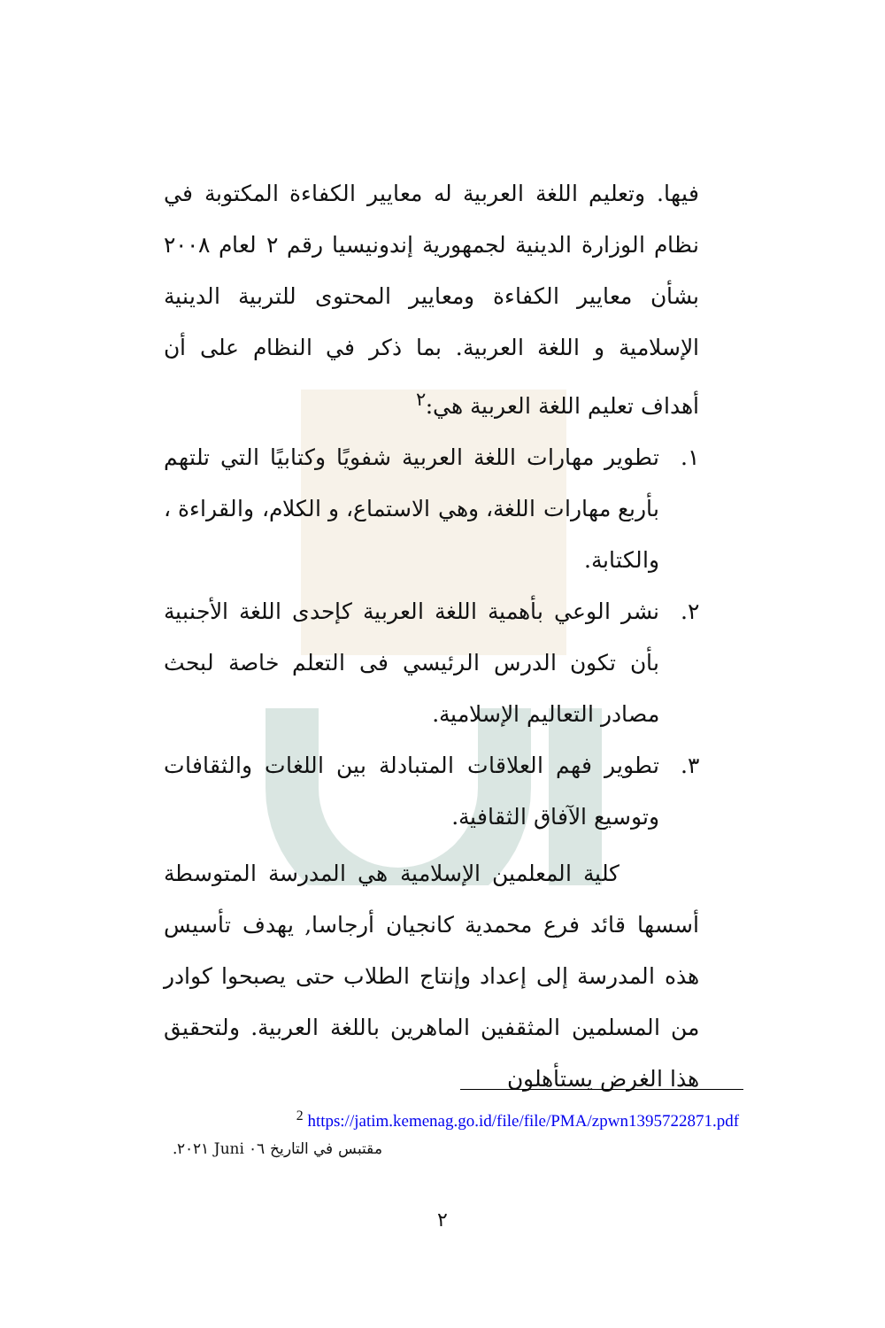فيها. وتعليم اللغة العربية له معايير الكفاءة المكتوبة في نظام الوزارة الدينية لجمهورية إندونيسيا رقم ٢ لعام ٢٠٠٨ بشأن معايير الكفاءة ومعايير المحتوى للتربية الدينية الإسلامية و اللغة العربية. بما ذكر في النظام على أن أهداف تعليم اللغة العربية هي:<sup>٢</sup>
١. تطوير مهارات اللغة العربية شفويًا وكتابيًا التي تلتهم بأربع مهارات اللغة، وهي الاستماع، و الكلام، والقراءة ، والكتابة.
٢. نشر الوعي بأهمية اللغة العربية كإحدى اللغة الأجنبية بأن تكون الدرس الرئيسي فى التعلم خاصة لبحث مصادر التعاليم الإسلامية.
٣. تطوير فهم العلاقات المتبادلة بين اللغات والثقافات وتوسيع الآفاق الثقافية.
كلية المعلمين الإسلامية هي المدرسة المتوسطة أسسها قائد فرع محمدية كانجيان أرجاسا, يهدف تأسيس هذه المدرسة إلى إعداد وإنتاج الطلاب حتى يصبحوا كوادر من المسلمين المثقفين الماهرين باللغة العربية. ولتحقيق هذا الغرض يستأهلون
<sup>2</sup> https://jatim.kemenag.go.id/file/file/PMA/zpwn1395722871.pdf
مقتبس في التاريخ ٠٦ Juni ٢٠٢١.
٢